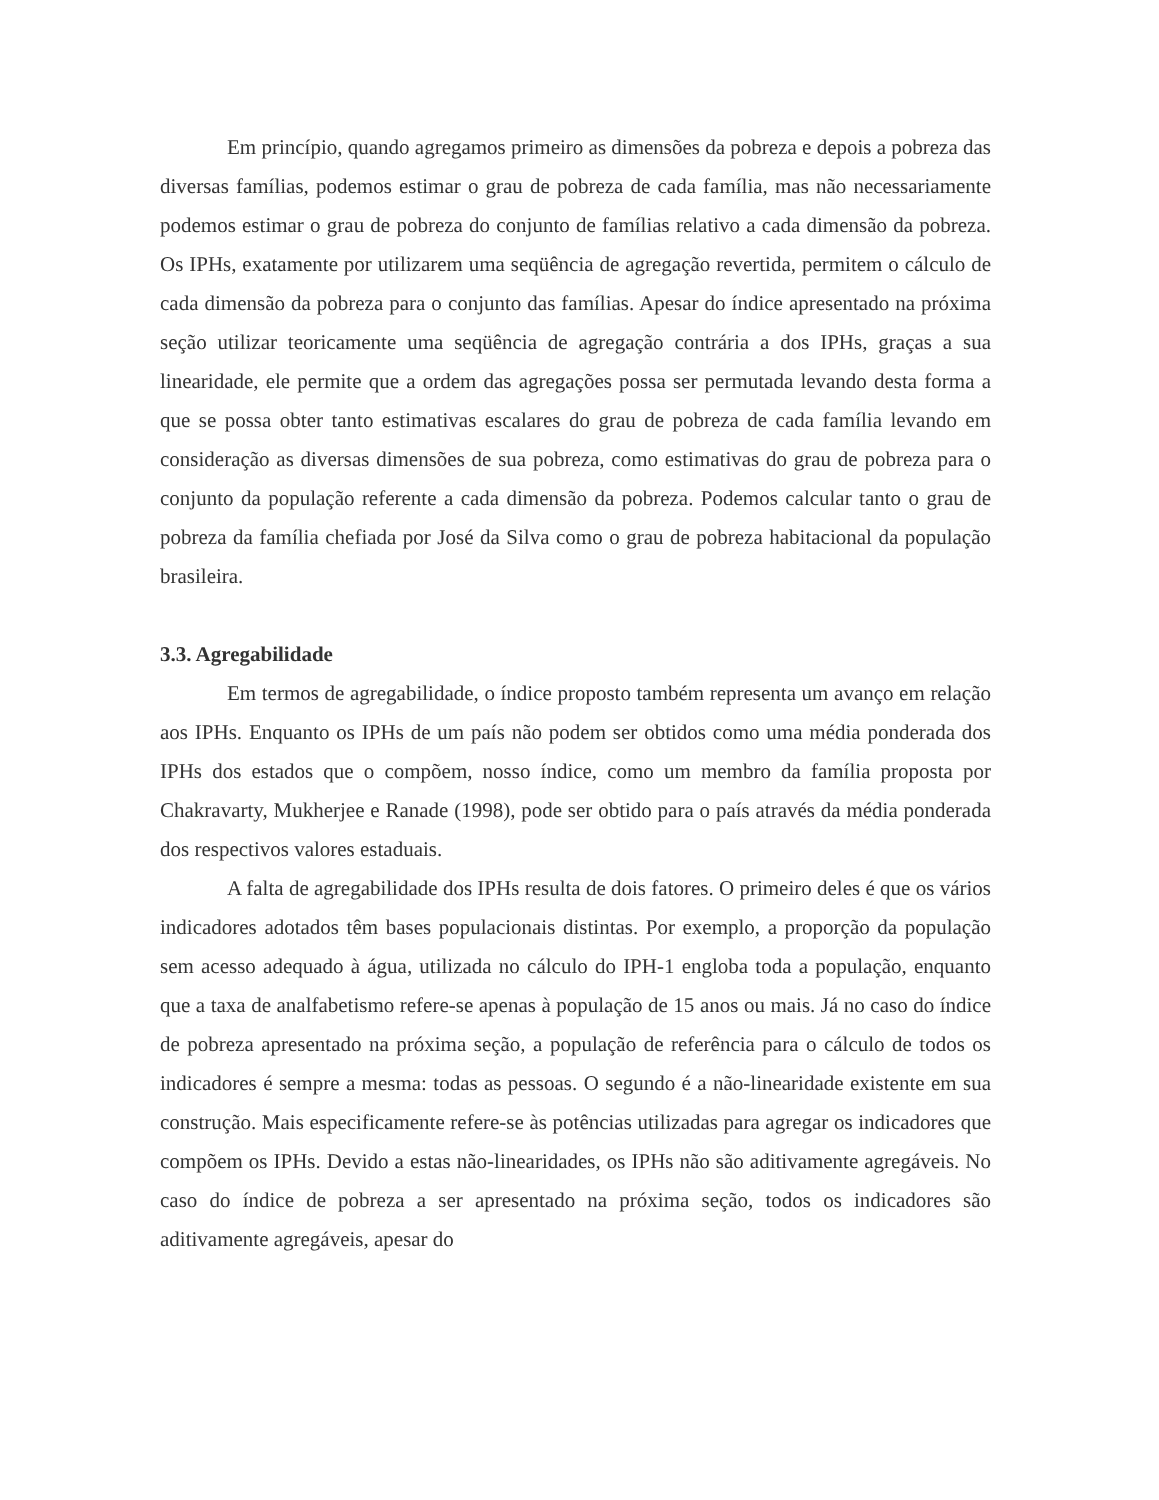Em princípio, quando agregamos primeiro as dimensões da pobreza e depois a pobreza das diversas famílias, podemos estimar o grau de pobreza de cada família, mas não necessariamente podemos estimar o grau de pobreza do conjunto de famílias relativo a cada dimensão da pobreza. Os IPHs, exatamente por utilizarem uma seqüência de agregação revertida, permitem o cálculo de cada dimensão da pobreza para o conjunto das famílias. Apesar do índice apresentado na próxima seção utilizar teoricamente uma seqüência de agregação contrária a dos IPHs, graças a sua linearidade, ele permite que a ordem das agregações possa ser permutada levando desta forma a que se possa obter tanto estimativas escalares do grau de pobreza de cada família levando em consideração as diversas dimensões de sua pobreza, como estimativas do grau de pobreza para o conjunto da população referente a cada dimensão da pobreza. Podemos calcular tanto o grau de pobreza da família chefiada por José da Silva como o grau de pobreza habitacional da população brasileira.
3.3. Agregabilidade
Em termos de agregabilidade, o índice proposto também representa um avanço em relação aos IPHs. Enquanto os IPHs de um país não podem ser obtidos como uma média ponderada dos IPHs dos estados que o compõem, nosso índice, como um membro da família proposta por Chakravarty, Mukherjee e Ranade (1998), pode ser obtido para o país através da média ponderada dos respectivos valores estaduais.
A falta de agregabilidade dos IPHs resulta de dois fatores. O primeiro deles é que os vários indicadores adotados têm bases populacionais distintas. Por exemplo, a proporção da população sem acesso adequado à água, utilizada no cálculo do IPH-1 engloba toda a população, enquanto que a taxa de analfabetismo refere-se apenas à população de 15 anos ou mais. Já no caso do índice de pobreza apresentado na próxima seção, a população de referência para o cálculo de todos os indicadores é sempre a mesma: todas as pessoas. O segundo é a não-linearidade existente em sua construção. Mais especificamente refere-se às potências utilizadas para agregar os indicadores que compõem os IPHs. Devido a estas não-linearidades, os IPHs não são aditivamente agregáveis. No caso do índice de pobreza a ser apresentado na próxima seção, todos os indicadores são aditivamente agregáveis, apesar do